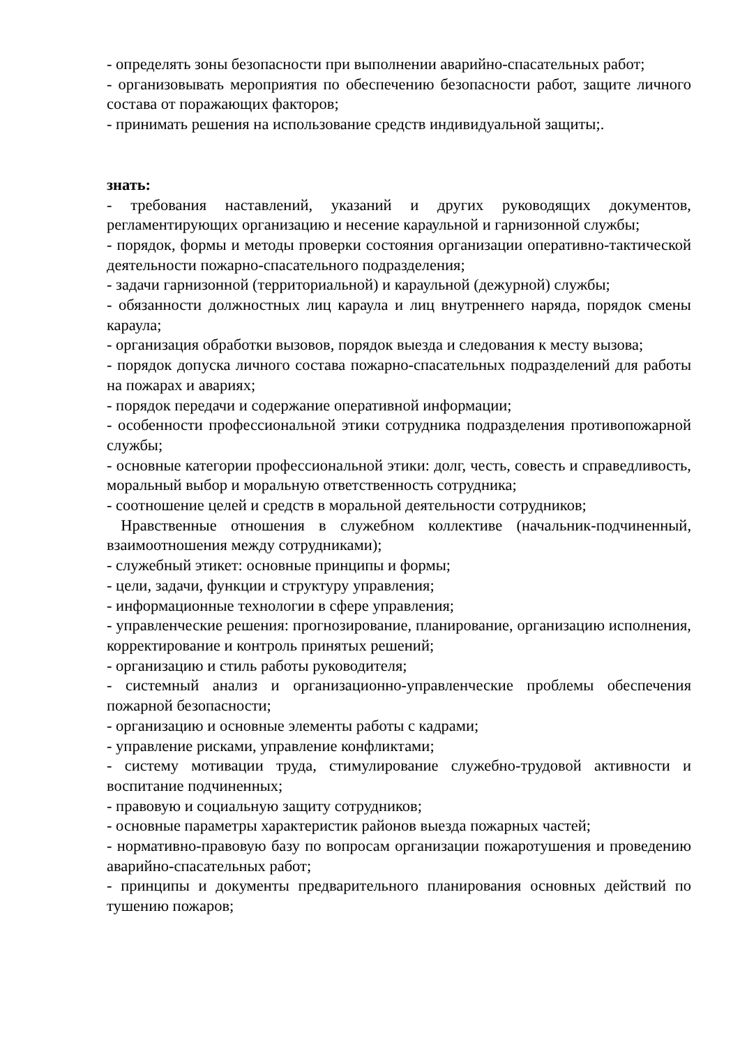- определять зоны безопасности при выполнении аварийно-спасательных работ;
- организовывать мероприятия по обеспечению безопасности работ, защите личного состава от поражающих факторов;
- принимать решения на использование средств индивидуальной защиты;.
знать:
- требования наставлений, указаний и других руководящих документов, регламентирующих организацию и несение караульной и гарнизонной службы;
- порядок, формы и методы проверки состояния организации оперативно-тактической деятельности пожарно-спасательного подразделения;
- задачи гарнизонной (территориальной) и караульной (дежурной) службы;
- обязанности должностных лиц караула и лиц внутреннего наряда, порядок смены караула;
- организация обработки вызовов, порядок выезда и следования к месту вызова;
- порядок допуска личного состава пожарно-спасательных подразделений для работы на пожарах и авариях;
- порядок передачи и содержание оперативной информации;
- особенности профессиональной этики сотрудника подразделения противопожарной службы;
- основные категории профессиональной этики: долг, честь, совесть и справедливость, моральный выбор и моральную ответственность сотрудника;
- соотношение целей и средств в моральной деятельности сотрудников;
Нравственные отношения в служебном коллективе (начальник-подчиненный, взаимоотношения между сотрудниками);
- служебный этикет: основные принципы и формы;
- цели, задачи, функции и структуру управления;
- информационные технологии в сфере управления;
- управленческие решения: прогнозирование, планирование, организацию исполнения, корректирование и контроль принятых решений;
- организацию и стиль работы руководителя;
- системный анализ и организационно-управленческие проблемы обеспечения пожарной безопасности;
- организацию и основные элементы работы с кадрами;
- управление рисками, управление конфликтами;
- систему мотивации труда, стимулирование служебно-трудовой активности и воспитание подчиненных;
- правовую и социальную защиту сотрудников;
- основные параметры характеристик районов выезда пожарных частей;
- нормативно-правовую базу по вопросам организации пожаротушения и проведению аварийно-спасательных работ;
- принципы и документы предварительного планирования основных действий по тушению пожаров;